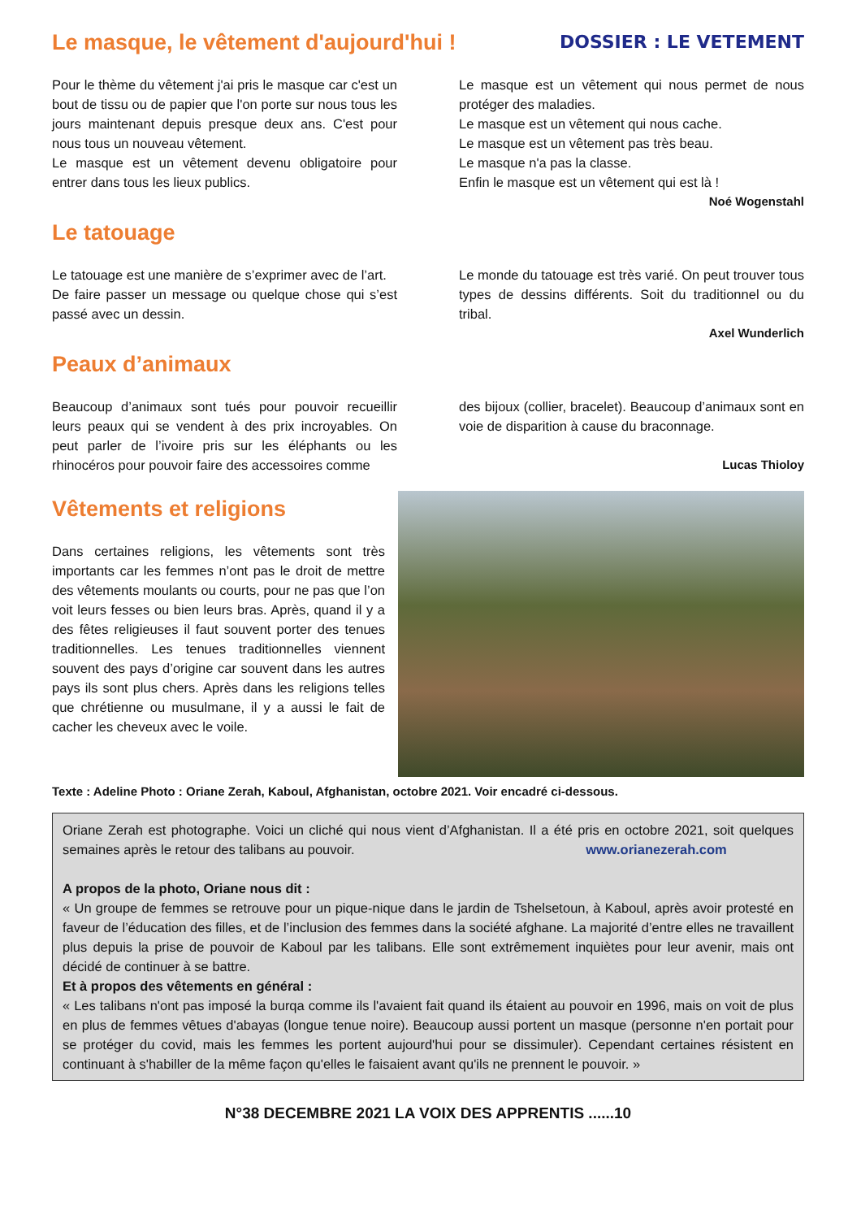Le masque, le vêtement d'aujourd'hui !
DOSSIER : LE VETEMENT
Pour le thème du vêtement j'ai pris le masque car c'est un bout de tissu ou de papier que l'on porte sur nous tous les jours maintenant depuis presque deux ans. C'est pour nous tous un nouveau vêtement.
Le masque est un vêtement devenu obligatoire pour entrer dans tous les lieux publics.
Le masque est un vêtement qui nous permet de nous protéger des maladies.
Le masque est un vêtement qui nous cache.
Le masque est un vêtement pas très beau.
Le masque n'a pas la classe.
Enfin le masque est un vêtement qui est là !
Noé Wogenstahl
Le tatouage
Le tatouage est une manière de s’exprimer avec de l’art.
De faire passer un message ou quelque chose qui s’est passé avec un dessin.
Le monde du tatouage est très varié. On peut trouver tous types de dessins différents. Soit du traditionnel ou du tribal.
Axel Wunderlich
Peaux d’animaux
Beaucoup d’animaux sont tués pour pouvoir recueillir leurs peaux qui se vendent à des prix incroyables. On peut parler de l’ivoire pris sur les éléphants ou les rhinocéros pour pouvoir faire des accessoires comme
des bijoux (collier, bracelet). Beaucoup d’animaux sont en voie de disparition à cause du braconnage.
Lucas Thioloy
Vêtements et religions
Dans certaines religions, les vêtements sont très importants car les femmes n’ont pas le droit de mettre des vêtements moulants ou courts, pour ne pas que l’on voit leurs fesses ou bien leurs bras. Après, quand il y a des fêtes religieuses il faut souvent porter des tenues traditionnelles. Les tenues traditionnelles viennent souvent des pays d’origine car souvent dans les autres pays ils sont plus chers. Après dans les religions telles que chrétienne ou musulmane, il y a aussi le fait de cacher les cheveux avec le voile.
Texte : Adeline Photo : Oriane Zerah, Kaboul, Afghanistan, octobre 2021. Voir encadré ci-dessous.
Oriane Zerah est photographe. Voici un cliché qui nous vient d’Afghanistan. Il a été pris en octobre 2021, soit quelques semaines après le retour des talibans au pouvoir. www.orianezerah.com
A propos de la photo, Oriane nous dit :
« Un groupe de femmes se retrouve pour un pique-nique dans le jardin de Tshelsetoun, à Kaboul, après avoir protesté en faveur de l’éducation des filles, et de l’inclusion des femmes dans la société afghane. La majorité d’entre elles ne travaillent plus depuis la prise de pouvoir de Kaboul par les talibans. Elle sont extrêmement inquiètes pour leur avenir, mais ont décidé de continuer à se battre.
Et à propos des vêtements en général :
« Les talibans n'ont pas imposé la burqa comme ils l'avaient fait quand ils étaient au pouvoir en 1996, mais on voit de plus en plus de femmes vêtues d'abayas (longue tenue noire). Beaucoup aussi portent un masque (personne n'en portait pour se protéger du covid, mais les femmes les portent aujourd'hui pour se dissimuler). Cependant certaines résistent en continuant à s'habiller de la même façon qu'elles le faisaient avant qu'ils ne prennent le pouvoir. »
N°38 DECEMBRE 2021 LA VOIX DES APPRENTIS ......10